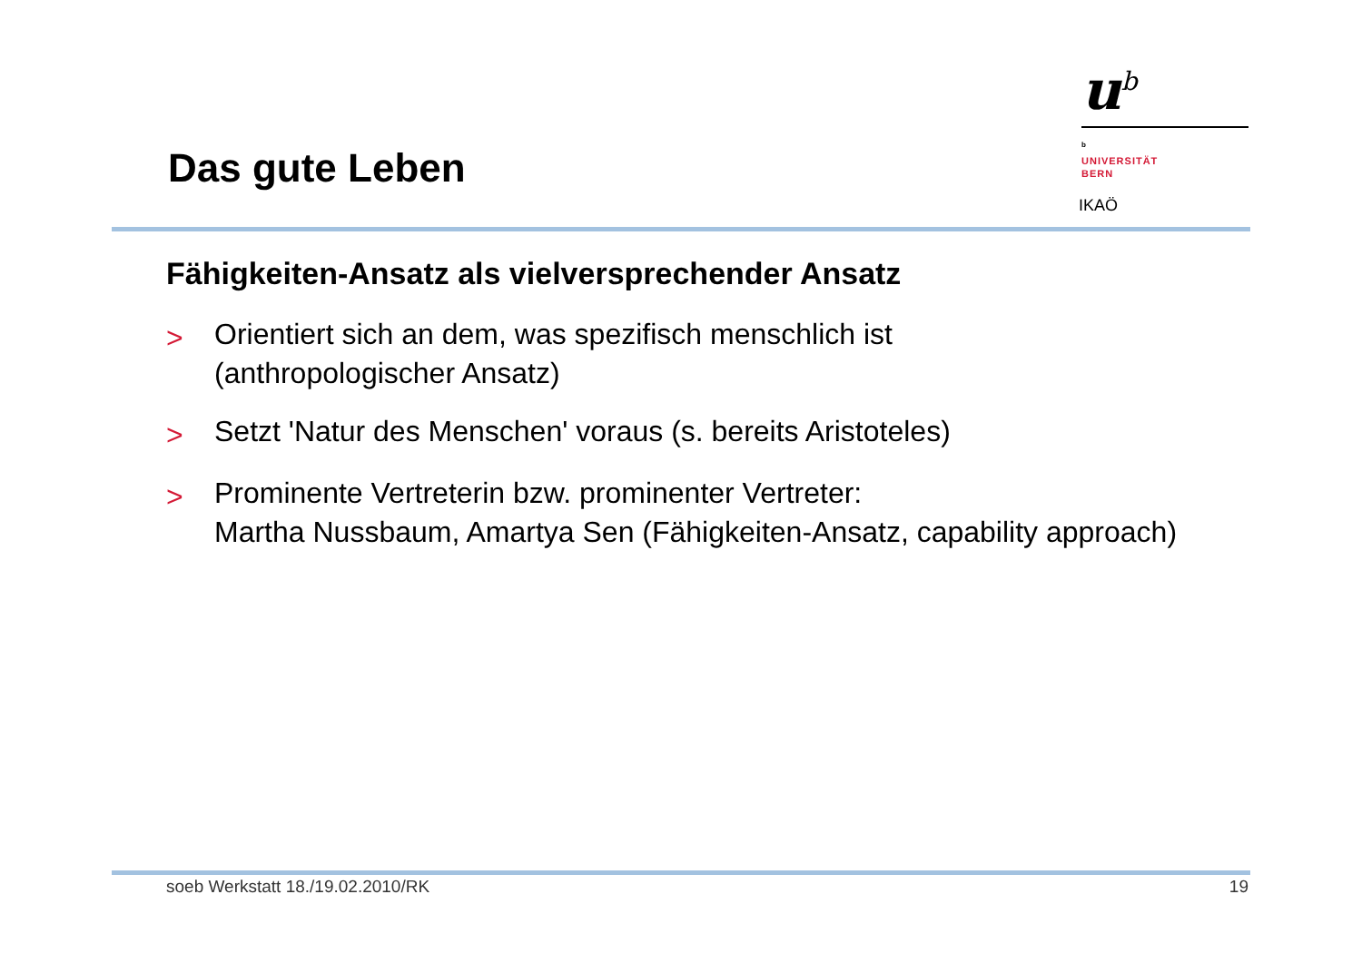Das gute Leben
u<sup>b</sup>
<sup>b</sup>
UNIVERSITÄT
BERN
IKAÖ
Fähigkeiten-Ansatz als vielversprechender Ansatz
> Orientiert sich an dem, was spezifisch menschlich ist
(anthropologischer Ansatz)
> Setzt 'Natur des Menschen' voraus (s. bereits Aristoteles)
> Prominente Vertreterin bzw. prominenter Vertreter:
Martha Nussbaum, Amartya Sen (Fähigkeiten-Ansatz, capability approach)
soeb Werkstatt 18./19.02.2010/RK 19